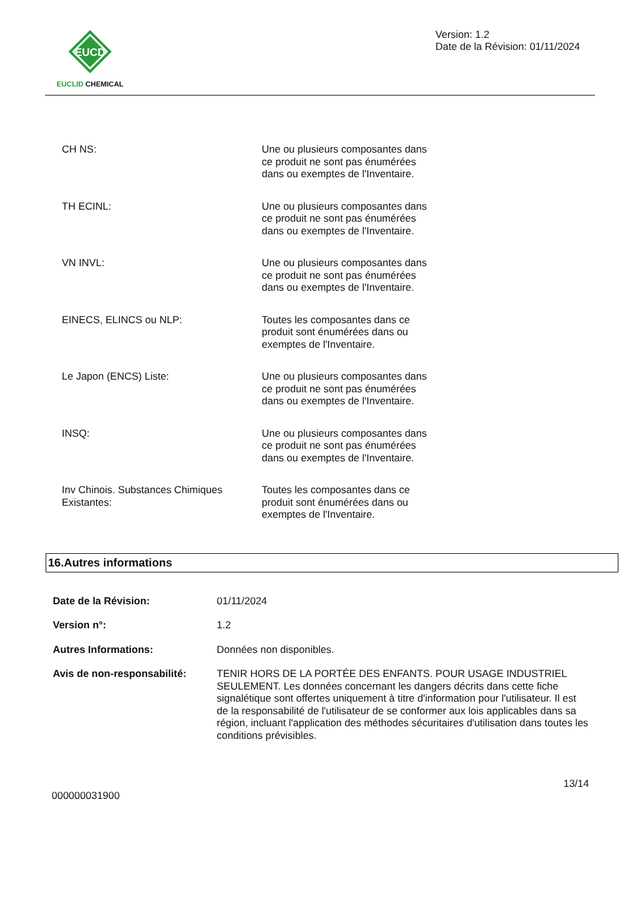EUCD
EUCLID CHEMICAL
Version: 1.2
Date de la Révision: 01/11/2024
| CH NS: | Une ou plusieurs composantes dans ce produit ne sont pas énumérées dans ou exemptes de l'Inventaire. |
| TH ECINL: | Une ou plusieurs composantes dans ce produit ne sont pas énumérées dans ou exemptes de l'Inventaire. |
| VN INVL: | Une ou plusieurs composantes dans ce produit ne sont pas énumérées dans ou exemptes de l'Inventaire. |
| EINECS, ELINCS ou NLP: | Toutes les composantes dans ce produit sont énumérées dans ou exemptes de l'Inventaire. |
| Le Japon (ENCS) Liste: | Une ou plusieurs composantes dans ce produit ne sont pas énumérées dans ou exemptes de l'Inventaire. |
| INSQ: | Une ou plusieurs composantes dans ce produit ne sont pas énumérées dans ou exemptes de l'Inventaire. |
| Inv Chinois. Substances Chimiques Existantes: | Toutes les composantes dans ce produit sont énumérées dans ou exemptes de l'Inventaire. |
16.Autres informations
| Date de la Révision: | 01/11/2024 |
| Version n°: | 1.2 |
| Autres Informations: | Données non disponibles. |
| Avis de non-responsabilité: | TENIR HORS DE LA PORTÉE DES ENFANTS. POUR USAGE INDUSTRIEL SEULEMENT. Les données concernant les dangers décrits dans cette fiche signalétique sont offertes uniquement à titre d'information pour l'utilisateur. Il est de la responsabilité de l'utilisateur de se conformer aux lois applicables dans sa région, incluant l'application des méthodes sécuritaires d'utilisation dans toutes les conditions prévisibles. |
000000031900
13/14